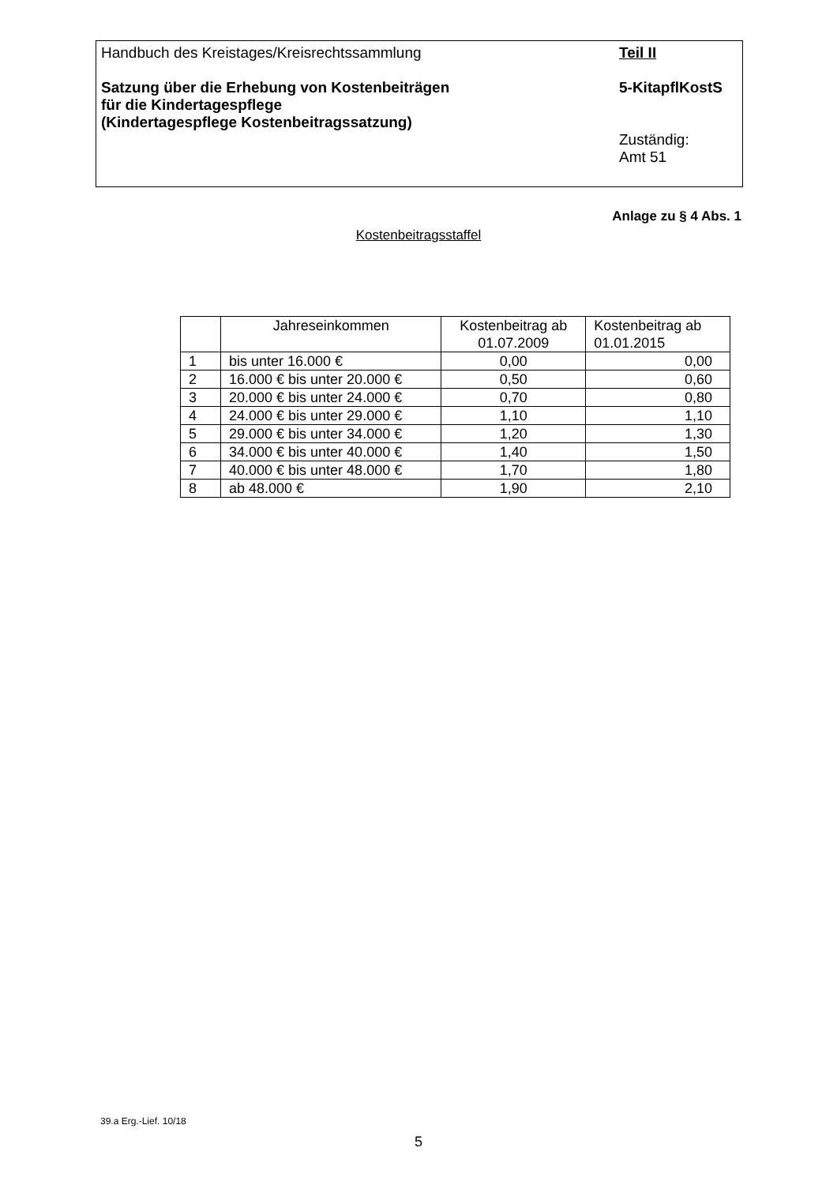Handbuch des Kreistages/Kreisrechtssammlung
Satzung über die Erhebung von Kostenbeiträgen
für die Kindertagespflege
(Kindertagespflege Kostenbeitragssatzung)
Teil II
5-KitapflKostS
Zuständig:
Amt 51
Anlage zu § 4 Abs. 1
Kostenbeitragsstaffel
| | Jahreseinkommen | Kostenbeitrag ab 01.07.2009 | Kostenbeitrag ab 01.01.2015 |
| --- | --- | --- | --- |
| 1 | bis unter 16.000 € | 0,00 | 0,00 |
| 2 | 16.000 € bis unter 20.000 € | 0,50 | 0,60 |
| 3 | 20.000 € bis unter 24.000 € | 0,70 | 0,80 |
| 4 | 24.000 € bis unter 29.000 € | 1,10 | 1,10 |
| 5 | 29.000 € bis unter 34.000 € | 1,20 | 1,30 |
| 6 | 34.000 € bis unter 40.000 € | 1,40 | 1,50 |
| 7 | 40.000 € bis unter 48.000 € | 1,70 | 1,80 |
| 8 | ab 48.000 € | 1,90 | 2,10 |
39.a Erg.-Lief. 10/18
5